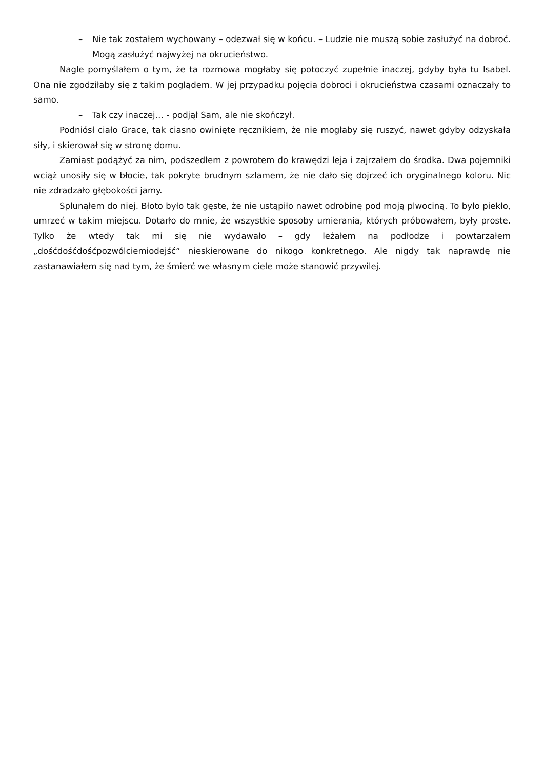– Nie tak zostałem wychowany – odezwał się w końcu. – Ludzie nie muszą sobie zasłużyć na dobroć. Mogą zasłużyć najwyżej na okrucieństwo.
Nagle pomyślałem o tym, że ta rozmowa mogłaby się potoczyć zupełnie inaczej, gdyby była tu Isabel. Ona nie zgodziłaby się z takim poglądem. W jej przypadku pojęcia dobroci i okrucieństwa czasami oznaczały to samo.
– Tak czy inaczej… - podjął Sam, ale nie skończył.
Podniósł ciało Grace, tak ciasno owinięte ręcznikiem, że nie mogłaby się ruszyć, nawet gdyby odzyskała siły, i skierował się w stronę domu.
Zamiast podążyć za nim, podszedłem z powrotem do krawędzi leja i zajrzałem do środka. Dwa pojemniki wciąż unosiły się w błocie, tak pokryte brudnym szlamem, że nie dało się dojrzeć ich oryginalnego koloru. Nic nie zdradzało głębokości jamy.
Splunąłem do niej. Błoto było tak gęste, że nie ustąpiło nawet odrobinę pod moją plwociną. To było piekło, umrzeć w takim miejscu. Dotarło do mnie, że wszystkie sposoby umierania, których próbowałem, były proste. Tylko że wtedy tak mi się nie wydawało – gdy leżałem na podłodze i powtarzałem „dośćdośćdośćpozwólciemiodejść” nieskierowane do nikogo konkretnego. Ale nigdy tak naprawdę nie zastanawiałem się nad tym, że śmierć we własnym ciele może stanowić przywilej.